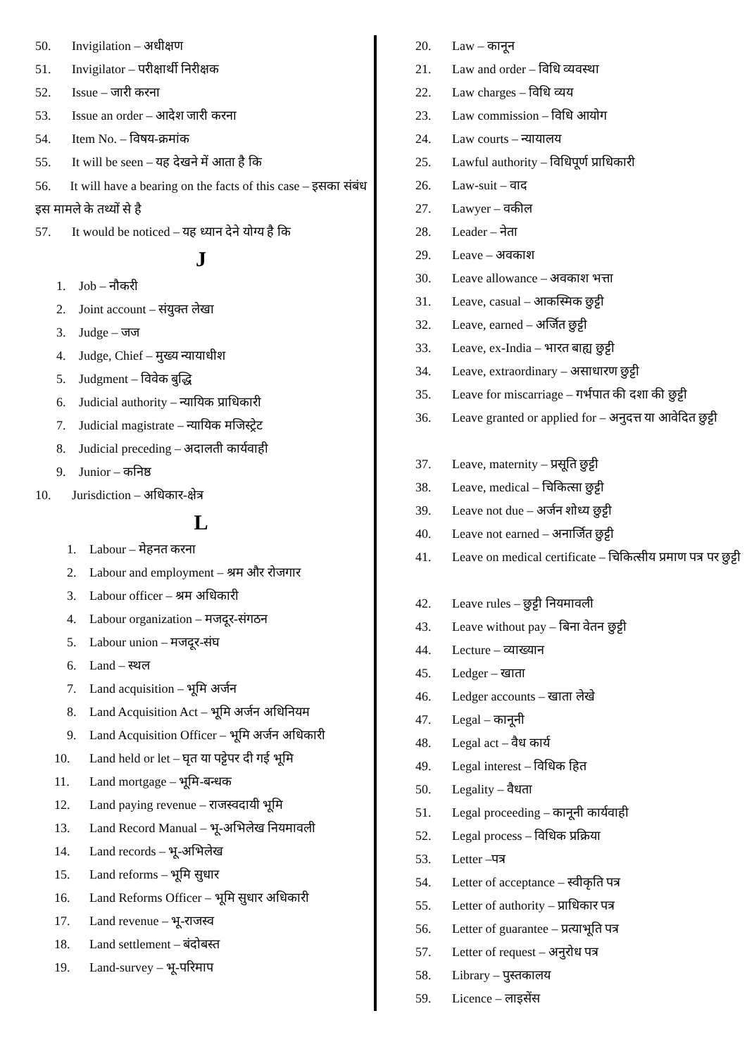50. Invigilation – अधीक्षण
51. Invigilator – परीक्षार्थी निरीक्षक
52. Issue – जारी करना
53. Issue an order – आदेश जारी करना
54. Item No. – विषय-क्रमांक
55. It will be seen – यह देखने में आता है कि
56. It will have a bearing on the facts of this case – इसका संबंध इस मामले के तथ्यों से है
57. It would be noticed – यह ध्यान देने योग्य है कि
J
1. Job – नौकरी
2. Joint account – संयुक्त लेखा
3. Judge – जज
4. Judge, Chief – मुख्य न्यायाधीश
5. Judgment – विवेक बुद्धि
6. Judicial authority – न्यायिक प्राधिकारी
7. Judicial magistrate – न्यायिक मजिस्ट्रेट
8. Judicial preceding – अदालती कार्यवाही
9. Junior – कनिष्ठ
10. Jurisdiction – अधिकार-क्षेत्र
L
1. Labour – मेहनत करना
2. Labour and employment – श्रम और रोजगार
3. Labour officer – श्रम अधिकारी
4. Labour organization – मजदूर-संगठन
5. Labour union – मजदूर-संघ
6. Land – स्थल
7. Land acquisition – भूमि अर्जन
8. Land Acquisition Act – भूमि अर्जन अधिनियम
9. Land Acquisition Officer – भूमि अर्जन अधिकारी
10. Land held or let – घृत या पट्टेपर दी गई भूमि
11. Land mortgage – भूमि-बन्धक
12. Land paying revenue – राजस्वदायी भूमि
13. Land Record Manual – भू-अभिलेख नियमावली
14. Land records – भू-अभिलेख
15. Land reforms – भूमि सुधार
16. Land Reforms Officer – भूमि सुधार अधिकारी
17. Land revenue – भू-राजस्व
18. Land settlement – बंदोबस्त
19. Land-survey – भू-परिमाप
20. Law – कानून
21. Law and order – विधि व्यवस्था
22. Law charges – विधि व्यय
23. Law commission – विधि आयोग
24. Law courts – न्यायालय
25. Lawful authority – विधिपूर्ण प्राधिकारी
26. Law-suit – वाद
27. Lawyer – वकील
28. Leader – नेता
29. Leave – अवकाश
30. Leave allowance – अवकाश भत्ता
31. Leave, casual – आकस्मिक छुट्टी
32. Leave, earned – अर्जित छुट्टी
33. Leave, ex-India – भारत बाह्य छुट्टी
34. Leave, extraordinary – असाधारण छुट्टी
35. Leave for miscarriage – गर्भपात की दशा की छुट्टी
36. Leave granted or applied for – अनुदत्त या आवेदित छुट्टी
37. Leave, maternity – प्रसूति छुट्टी
38. Leave, medical – चिकित्सा छुट्टी
39. Leave not due – अर्जन शोध्य छुट्टी
40. Leave not earned – अनार्जित छुट्टी
41. Leave on medical certificate – चिकित्सीय प्रमाण पत्र पर छुट्टी
42. Leave rules – छुट्टी नियमावली
43. Leave without pay – बिना वेतन छुट्टी
44. Lecture – व्याख्यान
45. Ledger – खाता
46. Ledger accounts – खाता लेखे
47. Legal – कानूनी
48. Legal act – वैध कार्य
49. Legal interest – विधिक हित
50. Legality – वैधता
51. Legal proceeding – कानूनी कार्यवाही
52. Legal process – विधिक प्रक्रिया
53. Letter –पत्र
54. Letter of acceptance – स्वीकृति पत्र
55. Letter of authority – प्राधिकार पत्र
56. Letter of guarantee – प्रत्याभूति पत्र
57. Letter of request – अनुरोध पत्र
58. Library – पुस्तकालय
59. Licence – लाइसेंस